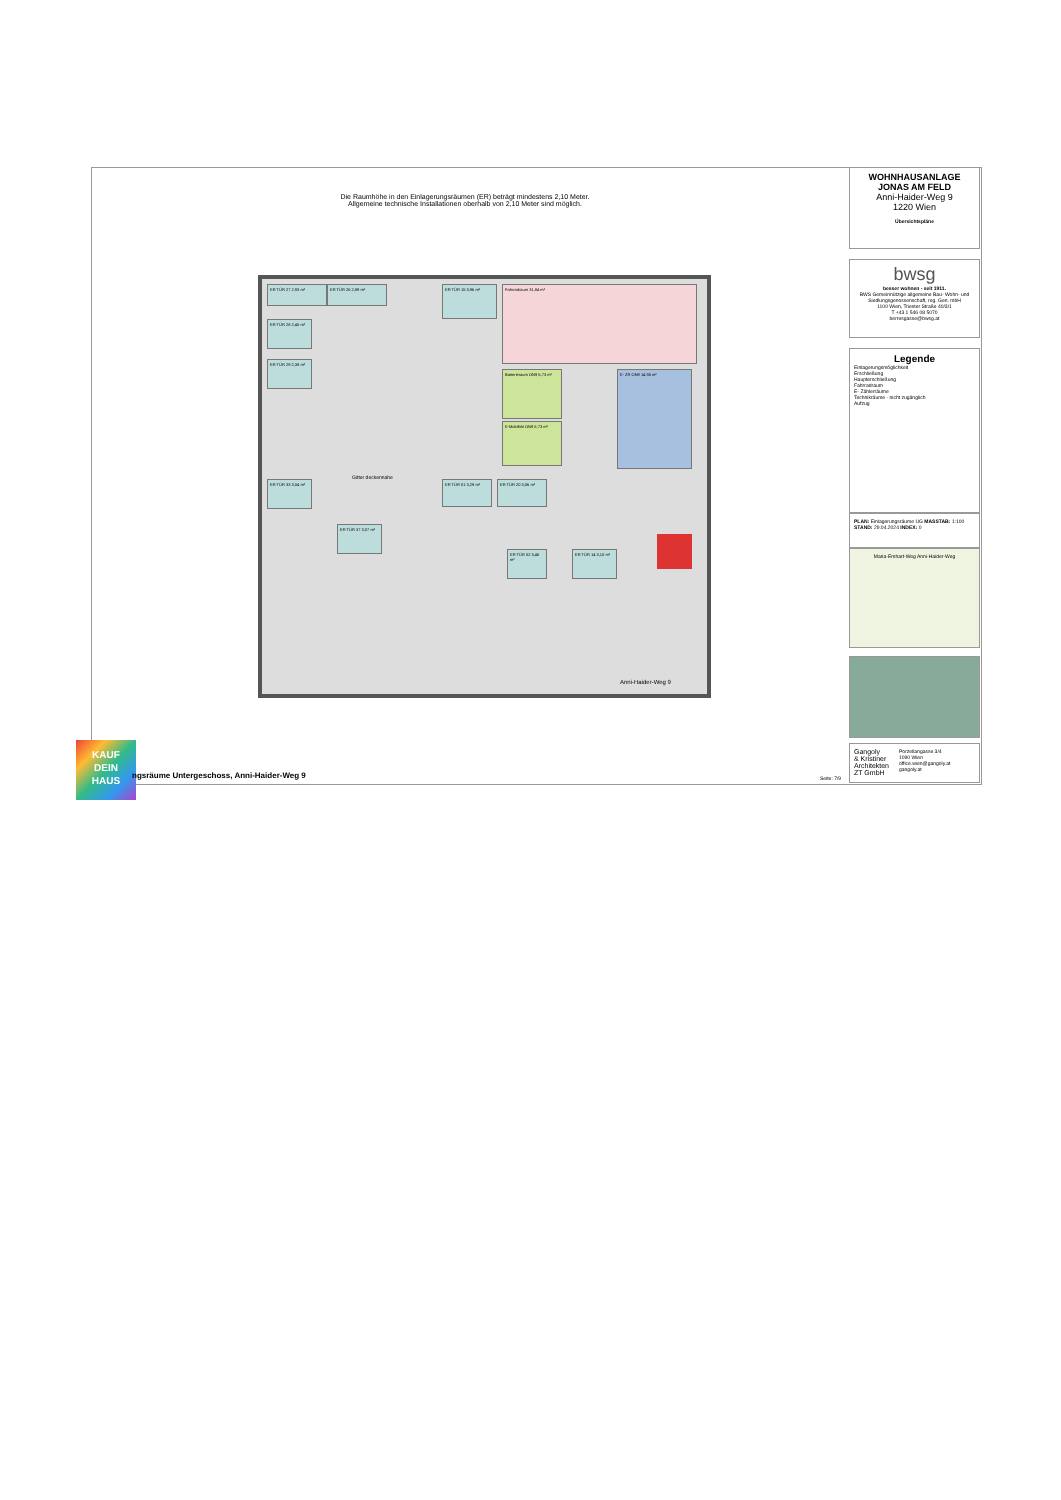Die Raumhöhe in den Einlagerungsräumen (ER) beträgt mindestens 2,10 Meter.
Allgemeine technische Installationen oberhalb von 2,10 Meter sind möglich.
ER TÜR 27 2,93 m² ER TÜR 26 2,89 m² ER TÜR 15 3,96 m² Fahrradraum 31,84 m²
Batterieraum ON9 5,73 m²
E-Mobilität ON9 5,73 m²
E- ZR ON9 14,95 m²
ER TÜR 28 2,45 m²
ER TÜR 29 2,38 m²
ER TÜR 33 3,04 m² ER TÜR 01 3,29 m² ER TÜR 20 3,06 m²
ER TÜR 37 3,07 m²
ER TÜR 02 3,46 m²
ER TÜR 14 3,10 m²
Gitter deckennahe
Anni-Haider-Weg 9
WOHNHAUSANLAGE
JONAS AM FELD
Anni-Haider-Weg 9
1220 Wien
Übersichtspläne
bwsg
besser wohnen - seit 1911.
BWS Gemeinnützige allgemeine Bau- Wohn- und Siedlungsgenossenschaft, reg. Gen. mbH
1100 Wien, Triester Straße 40/3/1
T +43 1 546 08 5070
berresgasse@bwsg.at
Legende
Einlagerungsmöglichkeit
Erschließung
Haupterschließung
Fahrradraum
E- Zählerräume
Technikräume - nicht zugänglich
Aufzug
PLAN: Einlagerungsräume UG MASSTAB: 1:100
STAND: 29.04.2024 INDEX: 0
Maria-Emhart-Weg Anni-Haider-Weg
Gangoly
& Kristiner
Architekten
ZT GmbH
Porzellangasse 3/4
1090 Wien
office.wien@gangoly.at
gangoly.at
KAUF
DEIN
HAUS
ngsräume Untergeschoss, Anni-Haider-Weg 9
Seite: 7/9